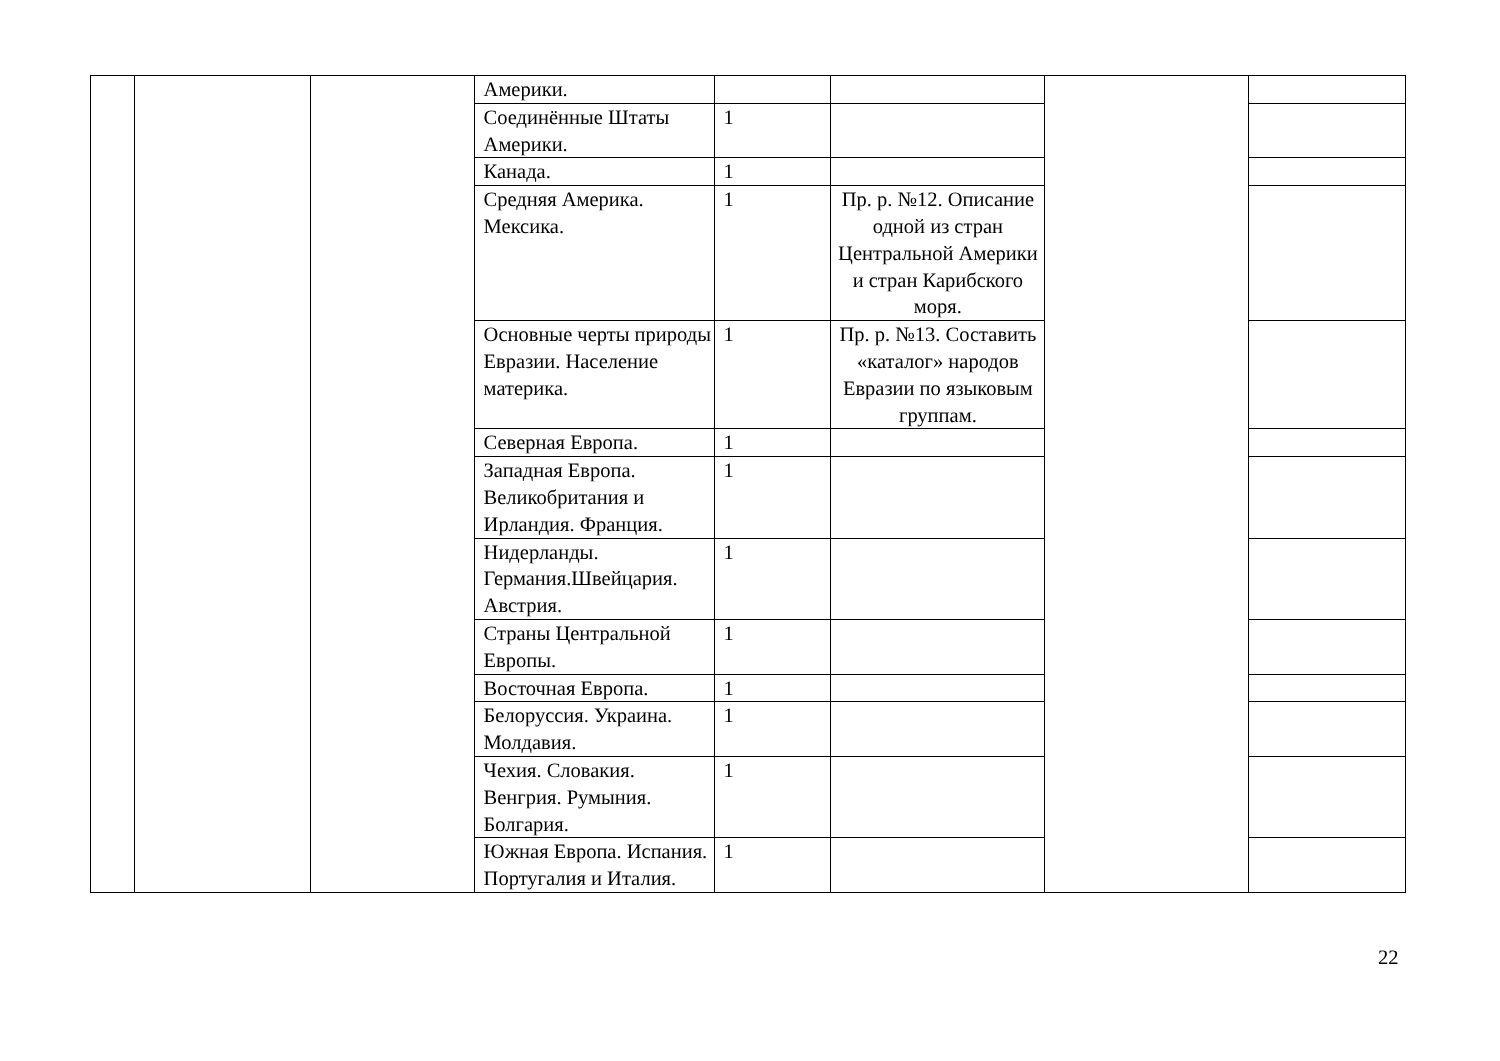| | | | Америки. | | | | |
| | | | Соединённые Штаты Америки. | 1 | | | |
| | | | Канада. | 1 | | | |
| | | | Средняя Америка. Мексика. | 1 | Пр. р. №12. Описание одной из стран Центральной Америки и стран Карибского моря. | | |
| | | | Основные черты природы Евразии. Население материка. | 1 | Пр. р. №13. Составить «каталог» народов Евразии по языковым группам. | | |
| | | | Северная Европа. | 1 | | | |
| | | | Западная Европа. Великобритания и Ирландия. Франция. | 1 | | | |
| | | | Нидерланды. Германия.Швейцария. Австрия. | 1 | | | |
| | | | Страны Центральной Европы. | 1 | | | |
| | | | Восточная Европа. | 1 | | | |
| | | | Белоруссия. Украина. Молдавия. | 1 | | | |
| | | | Чехия. Словакия. Венгрия. Румыния. Болгария. | 1 | | | |
| | | | Южная Европа. Испания. Португалия и Италия. | 1 | | | |
22